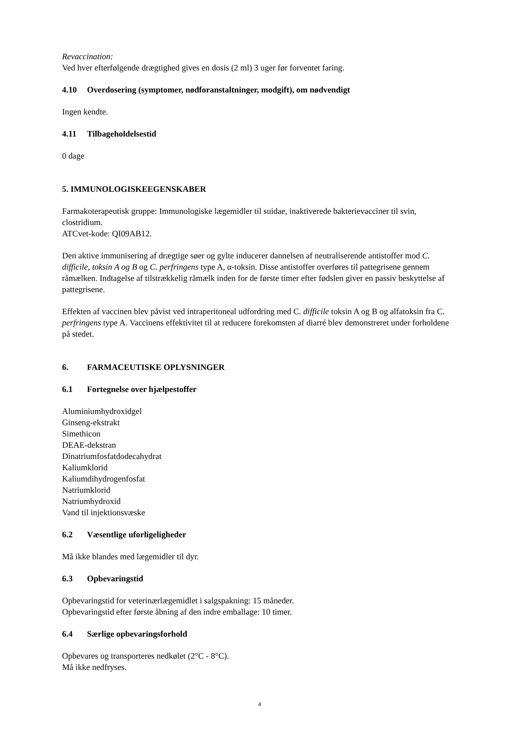Revaccination:
Ved hver efterfølgende drægtighed gives en dosis (2 ml) 3 uger før forventet faring.
4.10 Overdosering (symptomer, nødforanstaltninger, modgift), om nødvendigt
Ingen kendte.
4.11 Tilbageholdelsestid
0 dage
5. IMMUNOLOGISKEEGENSKABER
Farmakoterapeutisk gruppe: Immunologiske lægemidler til suidae, inaktiverede bakterievacciner til svin, clostridium.
ATCvet-kode: QI09AB12.
Den aktive immunisering af drægtige søer og gylte inducerer dannelsen af neutraliserende antistoffer mod C. difficile, toksin A og B og C. perfringens type A, α-toksin. Disse antistoffer overføres til pattegrisene gennem råmælken. Indtagelse af tilstrækkelig råmælk inden for de første timer efter fødslen giver en passiv beskyttelse af pattegrisene.
Effekten af vaccinen blev påvist ved intraperitoneal udfordring med C. difficile toksin A og B og alfatoksin fra C. perfringens type A. Vaccinens effektivitet til at reducere forekomsten af diarré blev demonstreret under forholdene på stedet.
6. FARMACEUTISKE OPLYSNINGER
6.1 Fortegnelse over hjælpestoffer
Aluminiumhydroxidgel
Ginseng-ekstrakt
Simethicon
DEAE-dekstran
Dinatriumfosfatdodecahydrat
Kaliumklorid
Kaliumdihydrogenfosfat
Natriumklorid
Natriumhydroxid
Vand til injektionsvæske
6.2 Væsentlige uforligeligheder
Må ikke blandes med lægemidler til dyr.
6.3 Opbevaringstid
Opbevaringstid for veterinærlægemidlet i salgspakning: 15 måneder.
Opbevaringstid efter første åbning af den indre emballage: 10 timer.
6.4 Særlige opbevaringsforhold
Opbevares og transporteres nedkølet (2°C - 8°C).
Må ikke nedfryses.
4